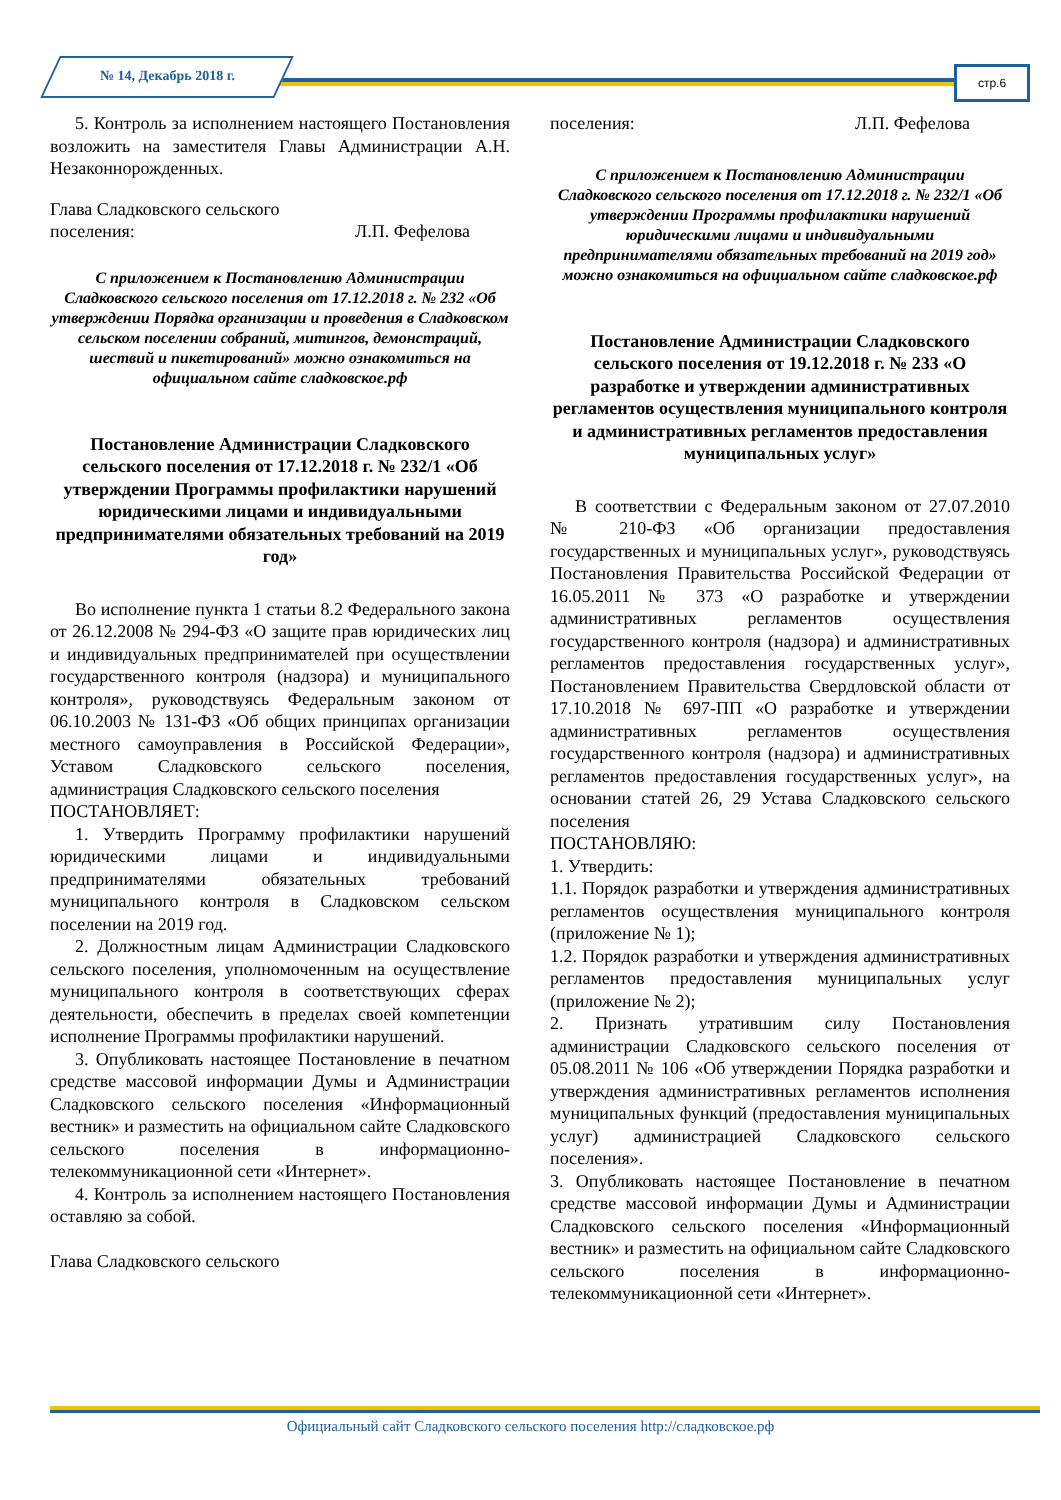№ 14, Декабрь 2018 г. стр.6
5. Контроль за исполнением настоящего Постановления возложить на заместителя Главы Администрации А.Н. Незаконнорожденных.
Глава Сладковского сельского
поселения: Л.П. Фефелова
С приложением к Постановлению Администрации Сладковского сельского поселения от 17.12.2018 г. № 232 «Об утверждении Порядка организации и проведения в Сладковском сельском поселении собраний, митингов, демонстраций, шествий и пикетирований» можно ознакомиться на официальном сайте сладковское.рф
Постановление Администрации Сладковского сельского поселения от 17.12.2018 г. № 232/1 «Об утверждении Программы профилактики нарушений юридическими лицами и индивидуальными предпринимателями обязательных требований на 2019 год»
Во исполнение пункта 1 статьи 8.2 Федерального закона от 26.12.2008 № 294-ФЗ «О защите прав юридических лиц и индивидуальных предпринимателей при осуществлении государственного контроля (надзора) и муниципального контроля», руководствуясь Федеральным законом от 06.10.2003 № 131-ФЗ «Об общих принципах организации местного самоуправления в Российской Федерации», Уставом Сладковского сельского поселения, администрация Сладковского сельского поселения
ПОСТАНОВЛЯЕТ:
1. Утвердить Программу профилактики нарушений юридическими лицами и индивидуальными предпринимателями обязательных требований муниципального контроля в Сладковском сельском поселении на 2019 год.
2. Должностным лицам Администрации Сладковского сельского поселения, уполномоченным на осуществление муниципального контроля в соответствующих сферах деятельности, обеспечить в пределах своей компетенции исполнение Программы профилактики нарушений.
3. Опубликовать настоящее Постановление в печатном средстве массовой информации Думы и Администрации Сладковского сельского поселения «Информационный вестник» и разместить на официальном сайте Сладковского сельского поселения в информационно-телекоммуникационной сети «Интернет».
4. Контроль за исполнением настоящего Постановления оставляю за собой.
Глава Сладковского сельского
поселения: Л.П. Фефелова
С приложением к Постановлению Администрации Сладковского сельского поселения от 17.12.2018 г. № 232/1 «Об утверждении Программы профилактики нарушений юридическими лицами и индивидуальными предпринимателями обязательных требований на 2019 год» можно ознакомиться на официальном сайте сладковское.рф
Постановление Администрации Сладковского сельского поселения от 19.12.2018 г. № 233 «О разработке и утверждении административных регламентов осуществления муниципального контроля и административных регламентов предоставления муниципальных услуг»
В соответствии с Федеральным законом от 27.07.2010 № 210-ФЗ «Об организации предоставления государственных и муниципальных услуг», руководствуясь Постановления Правительства Российской Федерации от 16.05.2011 № 373 «О разработке и утверждении административных регламентов осуществления государственного контроля (надзора) и административных регламентов предоставления государственных услуг», Постановлением Правительства Свердловской области от 17.10.2018 № 697-ПП «О разработке и утверждении административных регламентов осуществления государственного контроля (надзора) и административных регламентов предоставления государственных услуг», на основании статей 26, 29 Устава Сладковского сельского поселения
ПОСТАНОВЛЯЮ:
1. Утвердить:
1.1. Порядок разработки и утверждения административных регламентов осуществления муниципального контроля (приложение № 1);
1.2. Порядок разработки и утверждения административных регламентов предоставления муниципальных услуг (приложение № 2);
2. Признать утратившим силу Постановления администрации Сладковского сельского поселения от 05.08.2011 № 106 «Об утверждении Порядка разработки и утверждения административных регламентов исполнения муниципальных функций (предоставления муниципальных услуг) администрацией Сладковского сельского поселения».
3. Опубликовать настоящее Постановление в печатном средстве массовой информации Думы и Администрации Сладковского сельского поселения «Информационный вестник» и разместить на официальном сайте Сладковского сельского поселения в информационно-телекоммуникационной сети «Интернет».
Официальный сайт Сладковского сельского поселения http://сладковское.рф